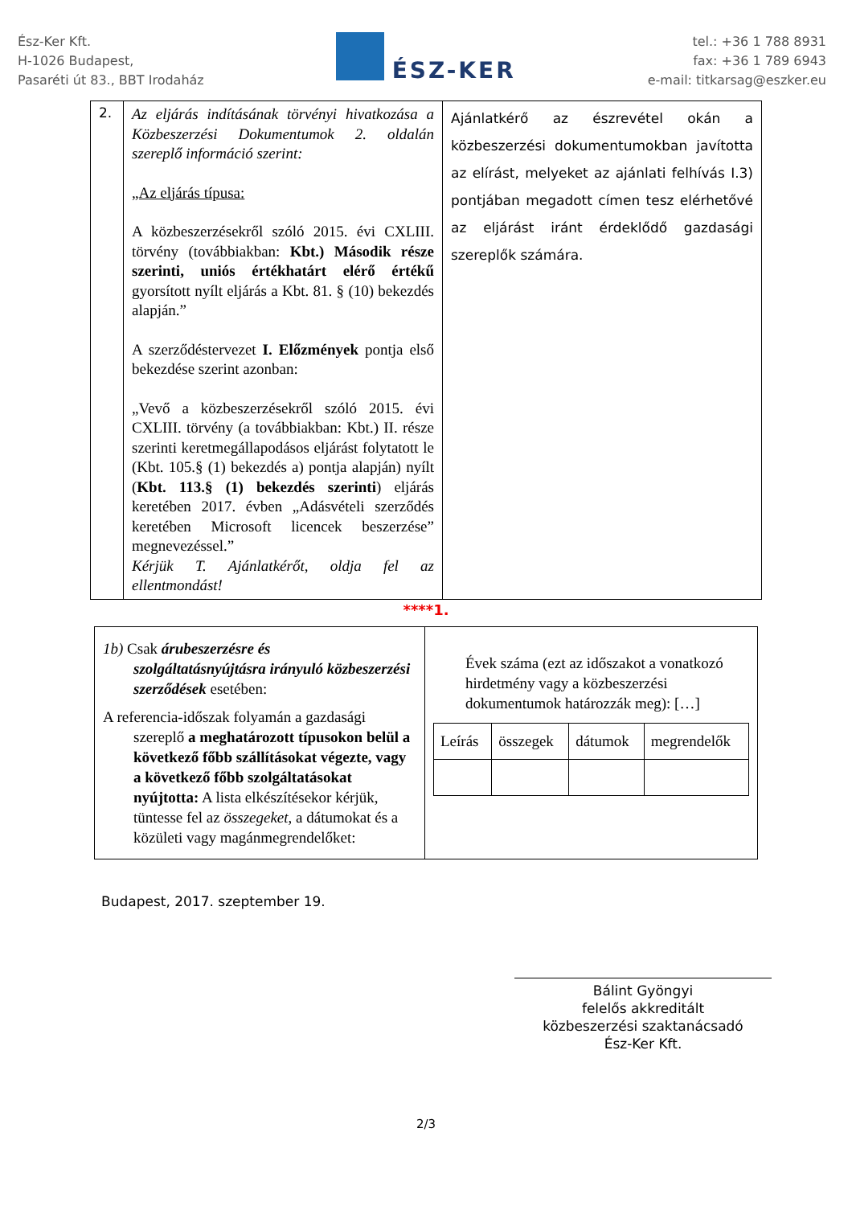Ész-Ker Kft.
H-1026 Budapest,
Pasaréti út 83., BBT Irodaház
ÉSZ-KER
tel.: +36 1 788 8931
fax: +36 1 789 6943
e-mail: titkarsag@eszker.eu
| 2. | Az eljárás indításának törvényi hivatkozása a Közbeszerzési Dokumentumok 2. oldalán szereplő információ szerint: „Az eljárás típusa: A közbeszerzésekről szóló 2015. évi CXLIII. törvény (továbbiakban: Kbt.) Második része szerinti, uniós értékhatárt elérő értékű gyorsított nyílt eljárás a Kbt. 81. § (10) bekezdés alapján.” A szerződéstervezet I. Előzmények pontja első bekezdése szerint azonban: „Vevő a közbeszerzésekről szóló 2015. évi CXLIII. törvény (a továbbiakban: Kbt.) II. része szerinti keretmegállapodásos eljárást folytatott le (Kbt. 105.§ (1) bekezdés a) pontja alapján) nyílt ( Kbt. 113.§ (1) bekezdés szerinti ) eljárás keretében 2017. évben „Adásvételi szerződés keretében Microsoft licencek beszerzése” megnevezéssel.” Kérjük T. Ajánlatkérőt, oldja fel az ellentmondást! | Ajánlatkérő az észrevétel okán a közbeszerzési dokumentumokban javította az elírást, melyeket az ajánlati felhívás I.3) pontjában megadott címen tesz elérhetővé az eljárást iránt érdeklődő gazdasági szereplők számára. |
****1.
| 1b) Csak árubeszerzésre és szolgáltatásnyújtásra irányuló közbeszerzési szerződések esetében: A referencia-időszak folyamán a gazdasági szereplő a meghatározott típusokon belül a következő főbb szállításokat végezte, vagy a következő főbb szolgáltatásokat nyújtotta: A lista elkészítésekor kérjük, tüntesse fel az összegeket , a dátumokat és a közületi vagy magánmegrendelőket: | Évek száma (ezt az időszakot a vonatkozó hirdetmény vagy a közbeszerzési dokumentumok határozzák meg): […] / Leírás / összegek / dátumok / megrendelők / |
Budapest, 2017. szeptember 19.
Bálint Gyöngyi
felelős akkreditált
közbeszerzési szaktanácsadó
Ész-Ker Kft.
2/3